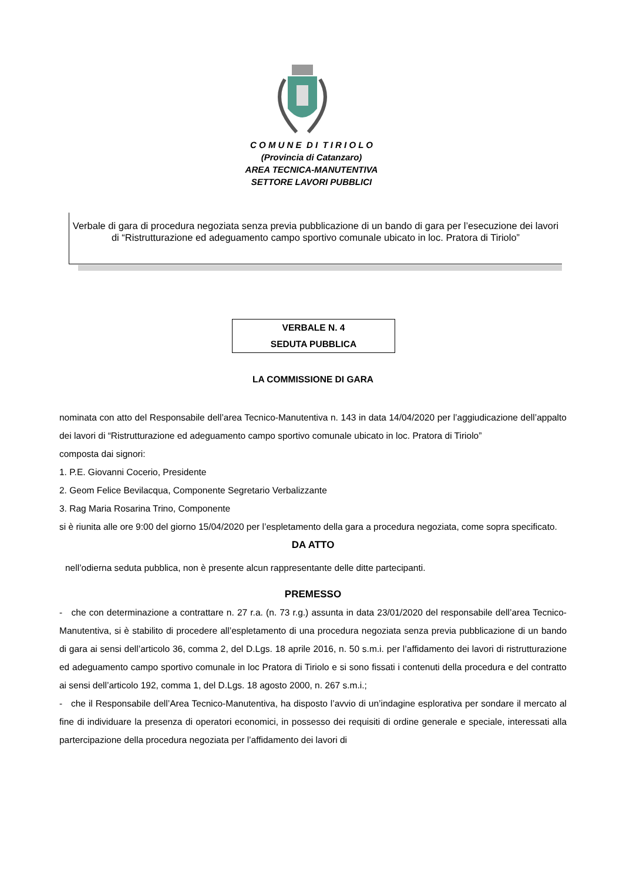C O M U N E D I T I R I O L O
(Provincia di Catanzaro)
AREA TECNICA-MANUTENTIVA
SETTORE LAVORI PUBBLICI
Verbale di gara di procedura negoziata senza previa pubblicazione di un bando di gara per l’esecuzione dei lavori di “Ristrutturazione ed adeguamento campo sportivo comunale ubicato in loc. Pratora di Tiriolo”
VERBALE N. 4
SEDUTA PUBBLICA
LA COMMISSIONE DI GARA
nominata con atto del Responsabile dell’area Tecnico-Manutentiva n. 143 in data 14/04/2020 per l’aggiudicazione dell’appalto dei lavori di “Ristrutturazione ed adeguamento campo sportivo comunale ubicato in loc. Pratora di Tiriolo”
composta dai signori:
1. P.E. Giovanni Cocerio, Presidente
2. Geom Felice Bevilacqua, Componente Segretario Verbalizzante
3. Rag Maria Rosarina Trino, Componente
si è riunita alle ore 9:00 del giorno 15/04/2020 per l’espletamento della gara a procedura negoziata, come sopra specificato.
DA ATTO
nell’odierna seduta pubblica, non è presente alcun rappresentante delle ditte partecipanti.
PREMESSO
- che con determinazione a contrattare n. 27 r.a. (n. 73 r.g.) assunta in data 23/01/2020 del responsabile dell’area Tecnico-Manutentiva, si è stabilito di procedere all’espletamento di una procedura negoziata senza previa pubblicazione di un bando di gara ai sensi dell’articolo 36, comma 2, del D.Lgs. 18 aprile 2016, n. 50 s.m.i. per l’affidamento dei lavori di ristrutturazione ed adeguamento campo sportivo comunale in loc Pratora di Tiriolo e si sono fissati i contenuti della procedura e del contratto ai sensi dell’articolo 192, comma 1, del D.Lgs. 18 agosto 2000, n. 267 s.m.i.;
- che il Responsabile dell’Area Tecnico-Manutentiva, ha disposto l’avvio di un’indagine esplorativa per sondare il mercato al fine di individuare la presenza di operatori economici, in possesso dei requisiti di ordine generale e speciale, interessati alla partercipazione della procedura negoziata per l’affidamento dei lavori di